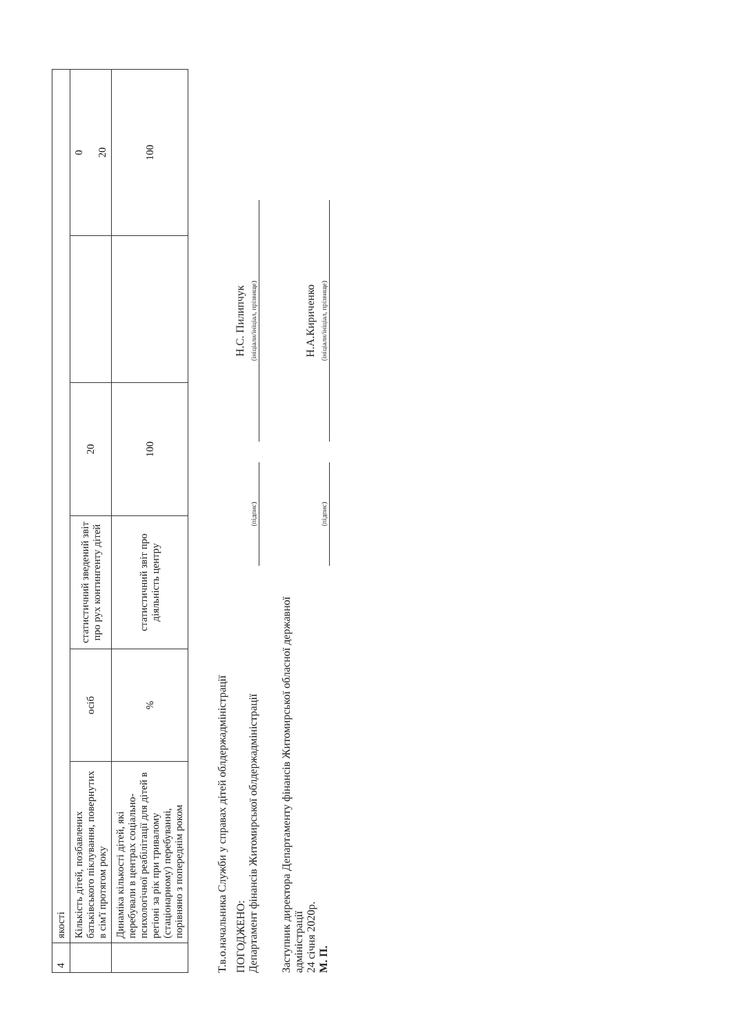| 4 | якості | | | | | |
| | Кількість дітей, позбавлених батьківського піклування, повернутих в сім'ї протягом року | осіб | статистичний зведений звіт про рух контингенту дітей | 20 | | 0 20 |
| | Динаміка кількості дітей, які перебували в центрах соціально-психологічної реабілітації для дітей в регіоні за рік при тривалому (стаціонарному) перебуванні, порівняно з попереднім роком | % | статистичний звіт про діяльність центру | 100 | | 100 |
Т.в.о.начальника Служби у справах дітей облдержадміністрації
ПОГОДЖЕНО:
Департамент фінансів Житомирської облдержадміністрації
(підпис)
Н.С. Пилипчук
(ініціали/ініціал, прізвище)
Заступник директора Департаменту фінансів Житомирської обласної державної адміністрації
24 січня 2020р.
М. П.
(підпис)
Н.А.Кириченко
(ініціали/ініціал, прізвище)